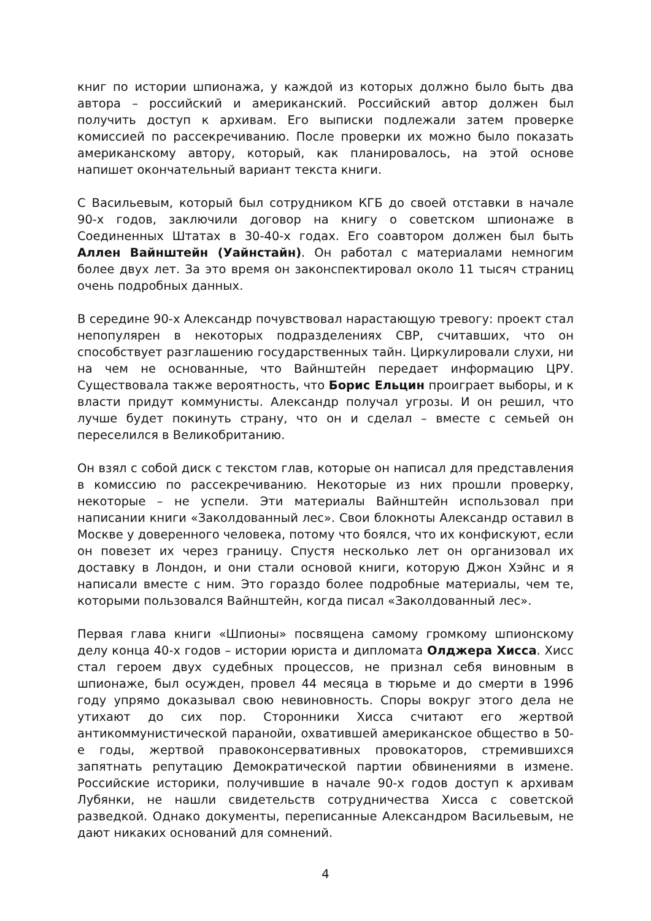книг по истории шпионажа, у каждой из которых должно было быть два автора – российский и американский. Российский автор должен был получить доступ к архивам. Его выписки подлежали затем проверке комиссией по рассекречиванию. После проверки их можно было показать американскому автору, который, как планировалось, на этой основе напишет окончательный вариант текста книги.
С Васильевым, который был сотрудником КГБ до своей отставки в начале 90-х годов, заключили договор на книгу о советском шпионаже в Соединенных Штатах в 30-40-х годах. Его соавтором должен был быть Аллен Вайнштейн (Уайнстайн). Он работал с материалами немногим более двух лет. За это время он законспектировал около 11 тысяч страниц очень подробных данных.
В середине 90-х Александр почувствовал нарастающую тревогу: проект стал непопулярен в некоторых подразделениях СВР, считавших, что он способствует разглашению государственных тайн. Циркулировали слухи, ни на чем не основанные, что Вайнштейн передает информацию ЦРУ. Существовала также вероятность, что Борис Ельцин проиграет выборы, и к власти придут коммунисты. Александр получал угрозы. И он решил, что лучше будет покинуть страну, что он и сделал – вместе с семьей он переселился в Великобританию.
Он взял с собой диск с текстом глав, которые он написал для представления в комиссию по рассекречиванию. Некоторые из них прошли проверку, некоторые – не успели. Эти материалы Вайнштейн использовал при написании книги «Заколдованный лес». Свои блокноты Александр оставил в Москве у доверенного человека, потому что боялся, что их конфискуют, если он повезет их через границу. Спустя несколько лет он организовал их доставку в Лондон, и они стали основой книги, которую Джон Хэйнс и я написали вместе с ним. Это гораздо более подробные материалы, чем те, которыми пользовался Вайнштейн, когда писал «Заколдованный лес».
Первая глава книги «Шпионы» посвящена самому громкому шпионскому делу конца 40-х годов – истории юриста и дипломата Олджера Хисса. Хисс стал героем двух судебных процессов, не признал себя виновным в шпионаже, был осужден, провел 44 месяца в тюрьме и до смерти в 1996 году упрямо доказывал свою невиновность. Споры вокруг этого дела не утихают до сих пор. Сторонники Хисса считают его жертвой антикоммунистической паранойи, охватившей американское общество в 50-е годы, жертвой правоконсервативных провокаторов, стремившихся запятнать репутацию Демократической партии обвинениями в измене. Российские историки, получившие в начале 90-х годов доступ к архивам Лубянки, не нашли свидетельств сотрудничества Хисса с советской разведкой. Однако документы, переписанные Александром Васильевым, не дают никаких оснований для сомнений.
4